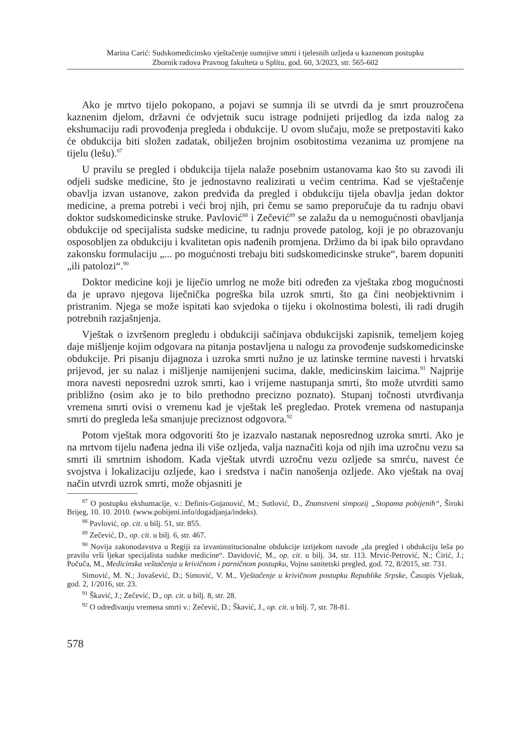Marina Carić: Sudskomedicinsko vještačenje sumnjive smrti i tjelesnih ozljeda u kaznenom postupku
Zbornik radova Pravnog fakulteta u Splitu, god. 60, 3/2023, str. 565-602
Ako je mrtvo tijelo pokopano, a pojavi se sumnja ili se utvrdi da je smrt prouzročena kaznenim djelom, državni će odvjetnik sucu istrage podnijeti prijedlog da izda nalog za ekshumaciju radi provođenja pregleda i obdukcije. U ovom slučaju, može se pretpostaviti kako će obdukcija biti složen zadatak, obilježen brojnim osobitostima vezanima uz promjene na tijelu (lešu).<sup>87</sup>
U pravilu se pregled i obdukcija tijela nalaže posebnim ustanovama kao što su zavodi ili odjeli sudske medicine, što je jednostavno realizirati u većim centrima. Kad se vještačenje obavlja izvan ustanove, zakon predviđa da pregled i obdukciju tijela obavlja jedan doktor medicine, a prema potrebi i veći broj njih, pri čemu se samo preporučuje da tu radnju obavi doktor sudskomedicinske struke. Pavlović<sup>88</sup> i Zečević<sup>89</sup> se zalažu da u nemogućnosti obavljanja obdukcije od specijalista sudske medicine, tu radnju provede patolog, koji je po obrazovanju osposobljen za obdukciju i kvalitetan opis nađenih promjena. Držimo da bi ipak bilo opravdano zakonsku formulaciju „... po mogućnosti trebaju biti sudskomedicinske struke“, barem dopuniti „ili patolozi“.<sup>90</sup>
Doktor medicine koji je liječio umrlog ne može biti određen za vještaka zbog mogućnosti da je upravo njegova liječnička pogreška bila uzrok smrti, što ga čini neobjektivnim i pristranim. Njega se može ispitati kao svjedoka o tijeku i okolnostima bolesti, ili radi drugih potrebnih razjašnjenja.
Vještak o izvršenom pregledu i obdukciji sačinjava obdukcijski zapisnik, temeljem kojeg daje mišljenje kojim odgovara na pitanja postavljena u nalogu za provođenje sudskomedicinske obdukcije. Pri pisanju dijagnoza i uzroka smrti nužno je uz latinske termine navesti i hrvatski prijevod, jer su nalaz i mišljenje namijenjeni sucima, dakle, medicinskim laicima.<sup>91</sup> Najprije mora navesti neposredni uzrok smrti, kao i vrijeme nastupanja smrti, što može utvrditi samo približno (osim ako je to bilo prethodno precizno poznato). Stupanj točnosti utvrđivanja vremena smrti ovisi o vremenu kad je vještak leš pregledao. Protek vremena od nastupanja smrti do pregleda leša smanjuje preciznost odgovora.<sup>92</sup>
Potom vještak mora odgovoriti što je izazvalo nastanak neposrednog uzroka smrti. Ako je na mrtvom tijelu nađena jedna ili više ozljeda, valja naznačiti koja od njih ima uzročnu vezu sa smrti ili smrtnim ishodom. Kada vještak utvrdi uzročnu vezu ozljede sa smrću, navest će svojstva i lokalizaciju ozljede, kao i sredstva i način nanošenja ozljede. Ako vještak na ovaj način utvrdi uzrok smrti, može objasniti je
<sup>87</sup> O postupku ekshumacije, v.: Definis-Gojanović, M.; Sutlović, D., Znanstveni simpozij „Stopama pobijenih“, Široki Brijeg, 10. 10. 2010. (www.pobijeni.info/dogadjanja/indeks).
<sup>88</sup> Pavlović, op. cit. u bilj. 51, str. 855.
<sup>89</sup> Zečević, D., op. cit. u bilj. 6, str. 467.
<sup>90</sup> Novija zakonodavstva u Regiji za izvaninstitucionalne obdukcije izrijekom navode „da pregled i obdukciju leša po pravilu vrši ljekar specijalista sudske medicine“. Davidović, M., op. cit. u bilj. 34, str. 113. Mrvić-Petrović, N.; Ćirić, J.; Počuča, M., Medicinska veštačenja u krivičnom i parničnom postupku, Vojno sanitetski pregled, god. 72, 8/2015, str. 731.
Simović, M. N.; Jovašević, D.; Simović, V. M., Vještačenje u krivičnom postupku Republike Srpske, Časopis Vještak, god. 2, 1/2016, str. 23.
<sup>91</sup> Škavić, J.; Zečević, D., op. cit. u bilj. 8, str. 28.
<sup>92</sup> O određivanju vremena smrti v.: Zečević, D.; Škavić, J., op. cit. u bilj. 7, str. 78-81.
578